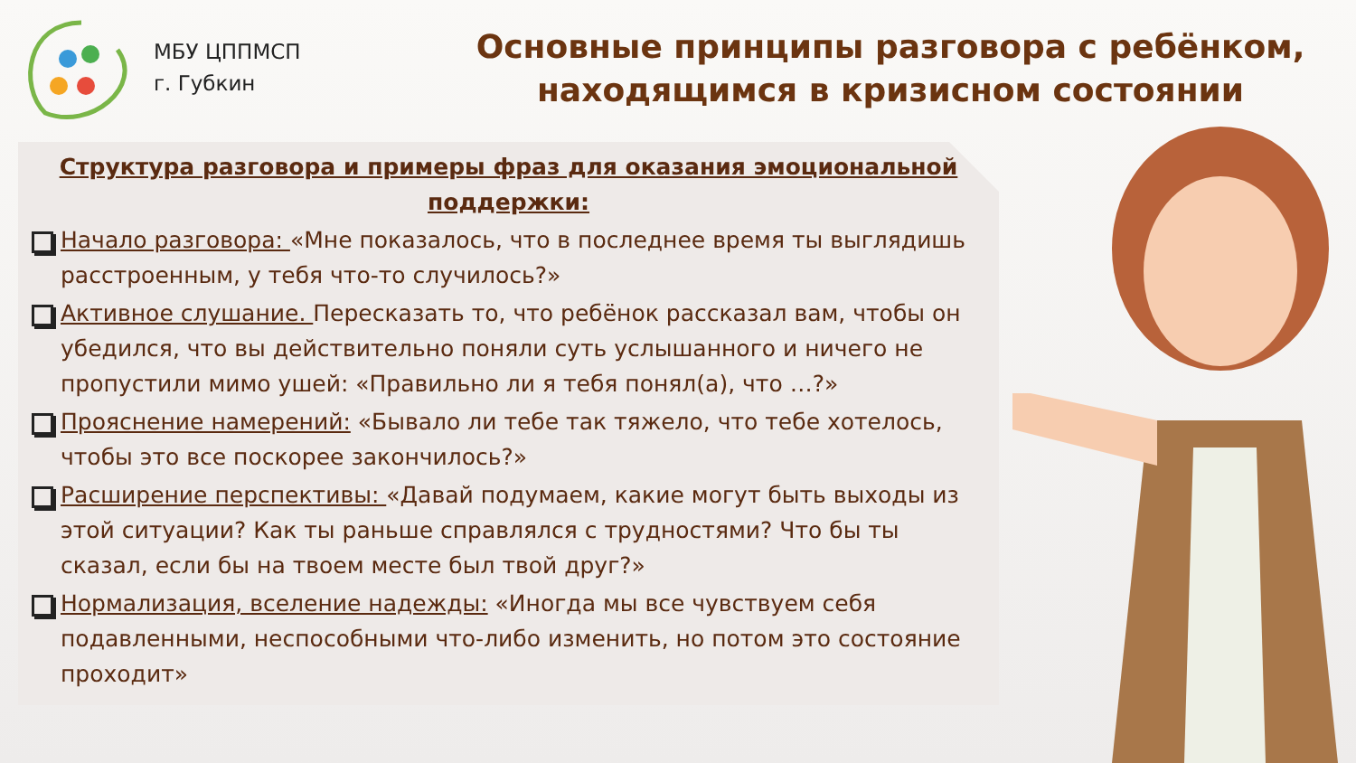МБУ ЦППМСП
г. Губкин
Основные принципы разговора с ребёнком,
находящимся в кризисном состоянии
Структура разговора и примеры фраз для оказания эмоциональной поддержки:
Начало разговора: «Мне показалось, что в последнее время ты выглядишь расстроенным, у тебя что-то случилось?»
Активное слушание. Пересказать то, что ребёнок рассказал вам, чтобы он убедился, что вы действительно поняли суть услышанного и ничего не пропустили мимо ушей: «Правильно ли я тебя понял(а), что …?»
Прояснение намерений: «Бывало ли тебе так тяжело, что тебе хотелось, чтобы это все поскорее закончилось?»
Расширение перспективы: «Давай подумаем, какие могут быть выходы из этой ситуации? Как ты раньше справлялся с трудностями? Что бы ты сказал, если бы на твоем месте был твой друг?»
Нормализация, вселение надежды: «Иногда мы все чувствуем себя подавленными, неспособными что-либо изменить, но потом это состояние проходит»